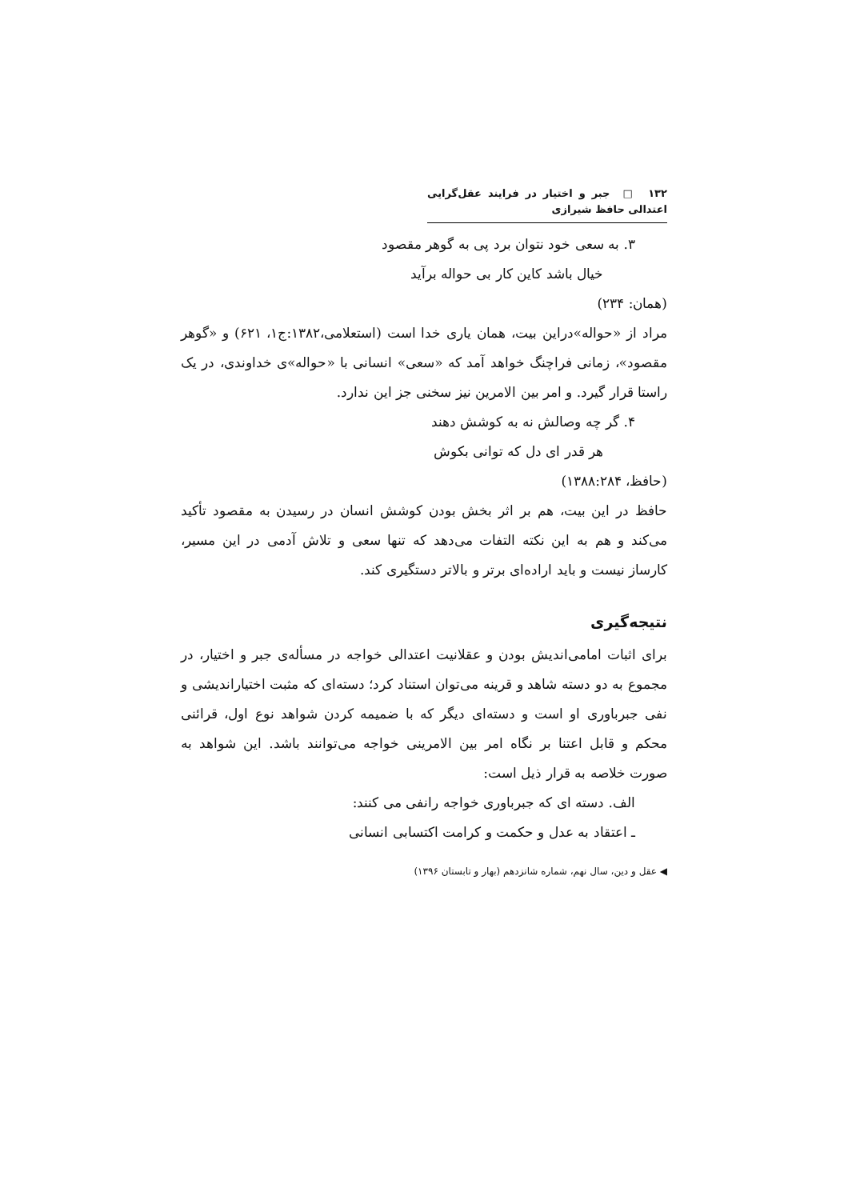۱۳۲ □ جبر و اختیار در فرایند عقل‌گرایی اعتدالی حافظ شیرازی
۳. به سعی خود نتوان برد پی به گوهر مقصود
خیال باشد کاین کار بی حواله برآید
(همان: ۲۳۴)
مراد از «حواله»دراین بیت، همان یاری خدا است (استعلامی،۱۳۸۲:ج۱، ۶۲۱) و «گوهر مقصود»، زمانی فراچنگ خواهد آمد که «سعی» انسانی با «حواله»ی خداوندی، در یک راستا قرار گیرد. و امر بین الامرین نیز سخنی جز این ندارد.
۴. گر چه وصالش نه به کوشش دهند
هر قدر ای دل که توانی بکوش
(حافظ، ۱۳۸۸:۲۸۴)
حافظ در این بیت، هم بر اثر بخش بودن کوشش انسان در رسیدن به مقصود تأکید می‌کند و هم به این نکته التفات می‌دهد که تنها سعی و تلاش آدمی در این مسیر، کارساز نیست و باید اراده‌ای برتر و بالاتر دستگیری کند.
نتیجه‌گیری
برای اثبات امامی‌اندیش بودن و عقلانیت اعتدالی خواجه در مسأله‌ی جبر و اختیار، در مجموع به دو دسته شاهد و قرینه می‌توان استناد کرد؛ دسته‌ای که مثبت اختیاراندیشی و نفی جبرباوری او است و دسته‌ای دیگر که با ضمیمه کردن شواهد نوع اول، قرائنی محکم و قابل اعتنا بر نگاه امر بین الامرینی خواجه می‌توانند باشد. این شواهد به صورت خلاصه به قرار ذیل است:
الف. دسته ای که جبرباوری خواجه رانفی می کنند:
ـ اعتقاد به عدل و حکمت و کرامت اکتسابی انسانی
◀ عقل و دین، سال نهم، شماره شانزدهم (بهار و تابستان ۱۳۹۶)